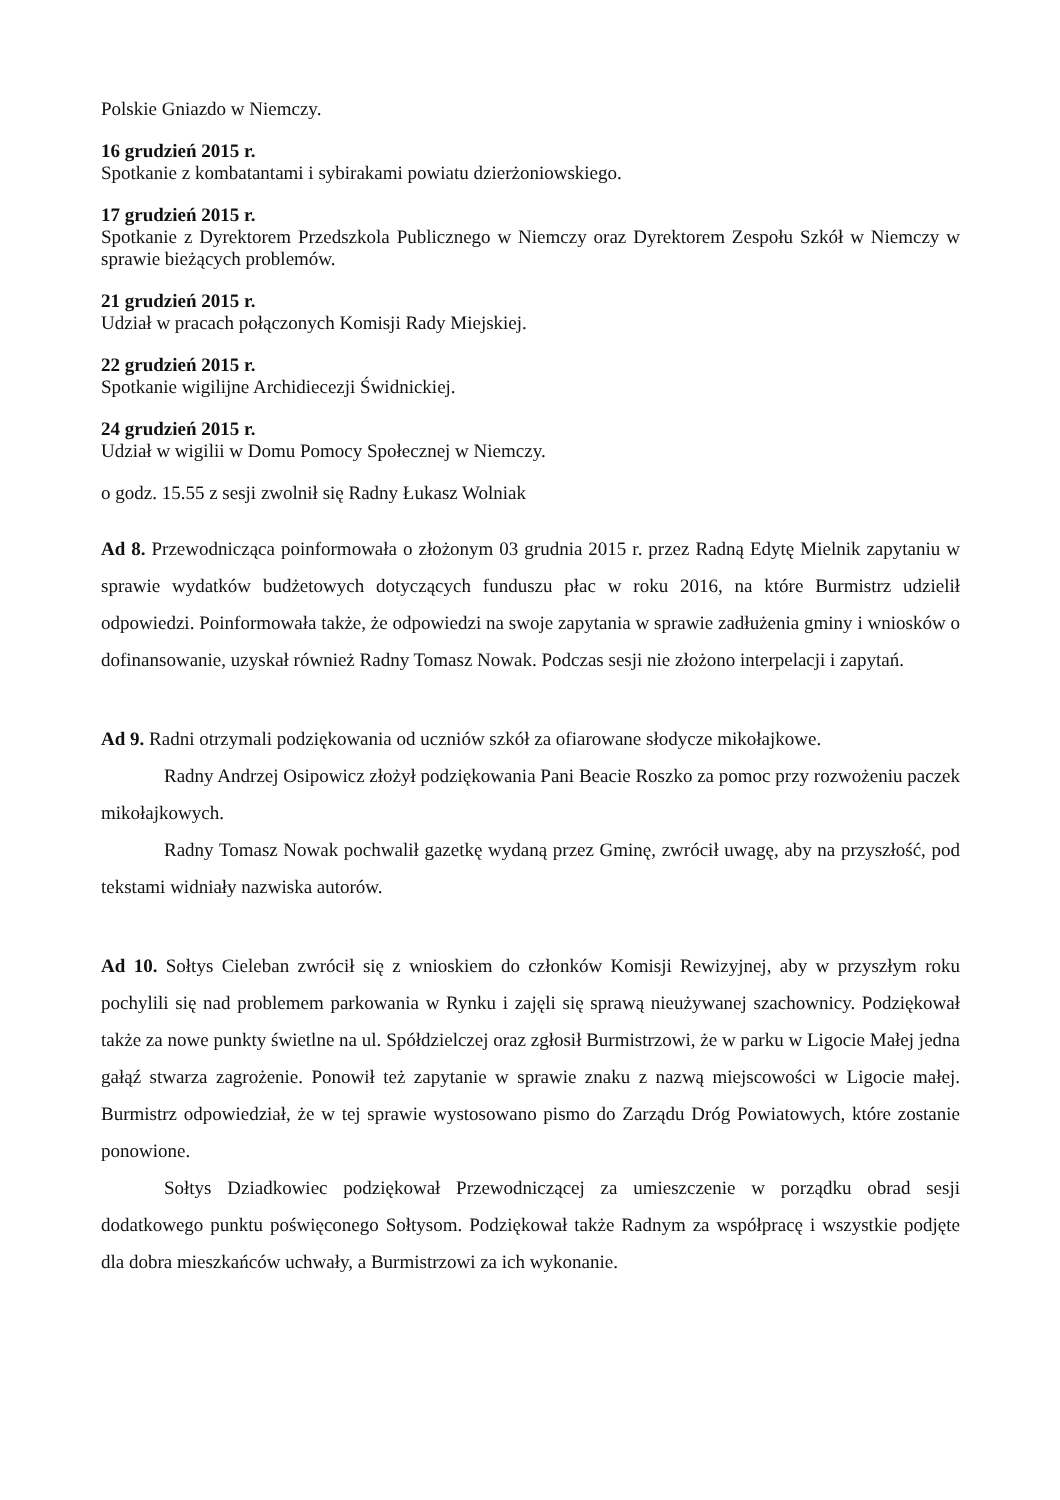Polskie Gniazdo w Niemczy.
16 grudzień 2015 r.
Spotkanie z kombatantami i sybirakami powiatu dzierżoniowskiego.
17 grudzień 2015 r.
Spotkanie z Dyrektorem Przedszkola Publicznego w Niemczy oraz Dyrektorem Zespołu Szkół w Niemczy w sprawie bieżących problemów.
21 grudzień 2015 r.
Udział w pracach połączonych Komisji Rady Miejskiej.
22 grudzień 2015 r.
Spotkanie wigilijne Archidiecezji Świdnickiej.
24 grudzień 2015 r.
Udział w wigilii w Domu Pomocy Społecznej w Niemczy.
o godz. 15.55 z sesji zwolnił się Radny Łukasz Wolniak
Ad 8. Przewodnicząca poinformowała o złożonym 03 grudnia 2015 r. przez Radną Edytę Mielnik zapytaniu w sprawie wydatków budżetowych dotyczących funduszu płac w roku 2016, na które Burmistrz udzielił odpowiedzi. Poinformowała także, że odpowiedzi na swoje zapytania w sprawie zadłużenia gminy i wniosków o dofinansowanie, uzyskał również Radny Tomasz Nowak. Podczas sesji nie złożono interpelacji i zapytań.
Ad 9. Radni otrzymali podziękowania od uczniów szkół za ofiarowane słodycze mikołajkowe.
Radny Andrzej Osipowicz złożył podziękowania Pani Beacie Roszko za pomoc przy rozwożeniu paczek mikołajkowych.
Radny Tomasz Nowak pochwalił gazetkę wydaną przez Gminę, zwrócił uwagę, aby na przyszłość, pod tekstami widniały nazwiska autorów.
Ad 10. Sołtys Cieleban zwrócił się z wnioskiem do członków Komisji Rewizyjnej, aby w przyszłym roku pochylili się nad problemem parkowania w Rynku i zajęli się sprawą nieużywanej szachownicy. Podziękował także za nowe punkty świetlne na ul. Spółdzielczej oraz zgłosił Burmistrzowi, że w parku w Ligocie Małej jedna gałąź stwarza zagrożenie. Ponowił też zapytanie w sprawie znaku z nazwą miejscowości w Ligocie małej. Burmistrz odpowiedział, że w tej sprawie wystosowano pismo do Zarządu Dróg Powiatowych, które zostanie ponowione.
Sołtys Dziadkowiec podziękował Przewodniczącej za umieszczenie w porządku obrad sesji dodatkowego punktu poświęconego Sołtysom. Podziękował także Radnym za współpracę i wszystkie podjęte dla dobra mieszkańców uchwały, a Burmistrzowi za ich wykonanie.